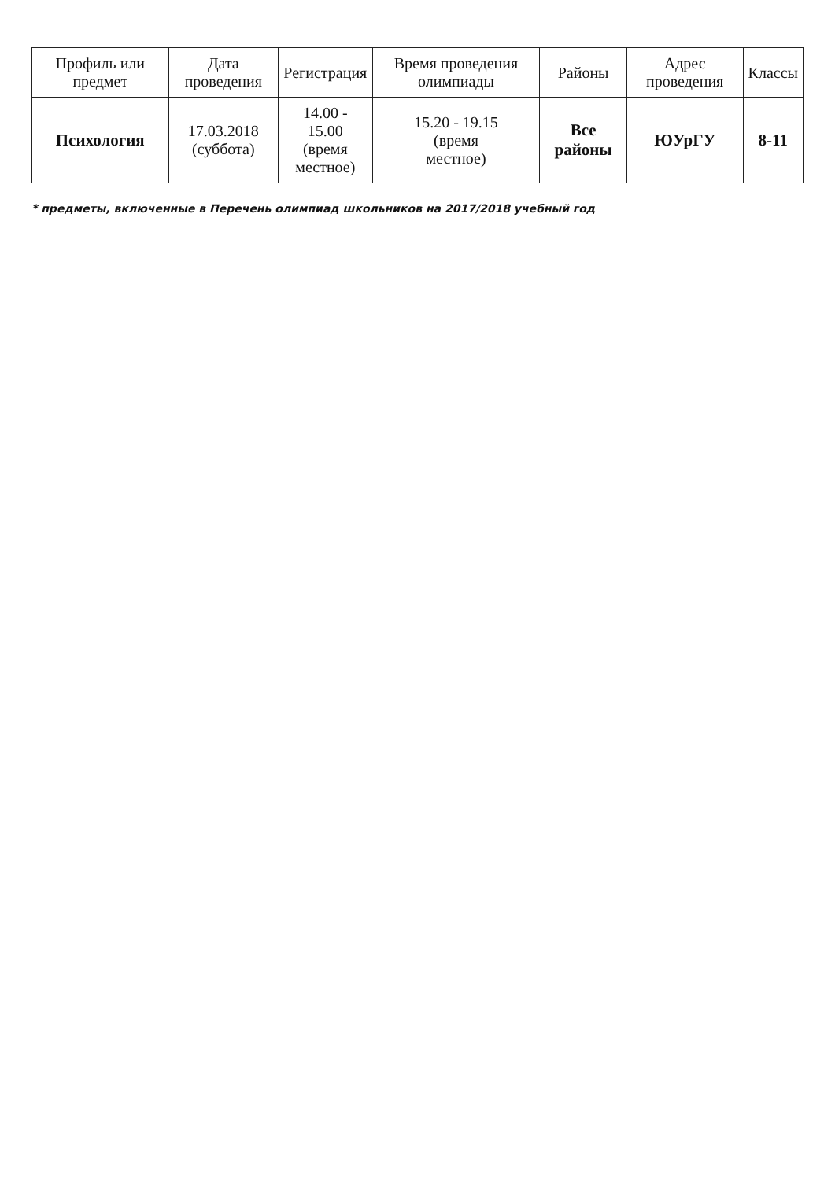| Профиль или предмет | Дата проведения | Регистрация | Время проведения олимпиады | Районы | Адрес проведения | Классы |
| --- | --- | --- | --- | --- | --- | --- |
| Психология | 17.03.2018 (суббота) | 14.00 - 15.00 (время местное) | 15.20 - 19.15 (время местное) | Все районы | ЮУрГУ | 8-11 |
* предметы, включенные в Перечень олимпиад школьников на 2017/2018 учебный год